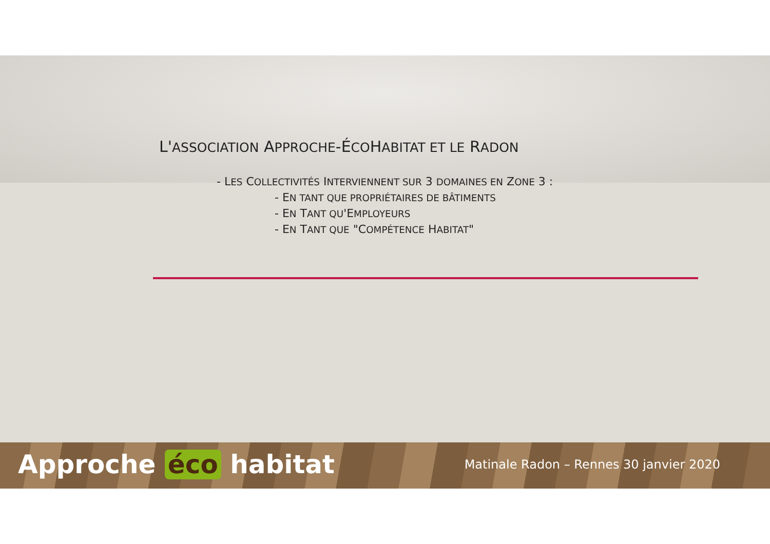L'ASSOCIATION APPROCHE-ÉCOHABITAT ET LE RADON
- LES COLLECTIVITÉS INTERVIENNENT SUR 3 DOMAINES EN ZONE 3 :
- EN TANT QUE PROPRIÉTAIRES DE BÂTIMENTS
- EN TANT QU'EMPLOYEURS
- EN TANT QUE "COMPÉTENCE HABITAT"
Approche éco habitat Matinale Radon – Rennes 30 janvier 2020